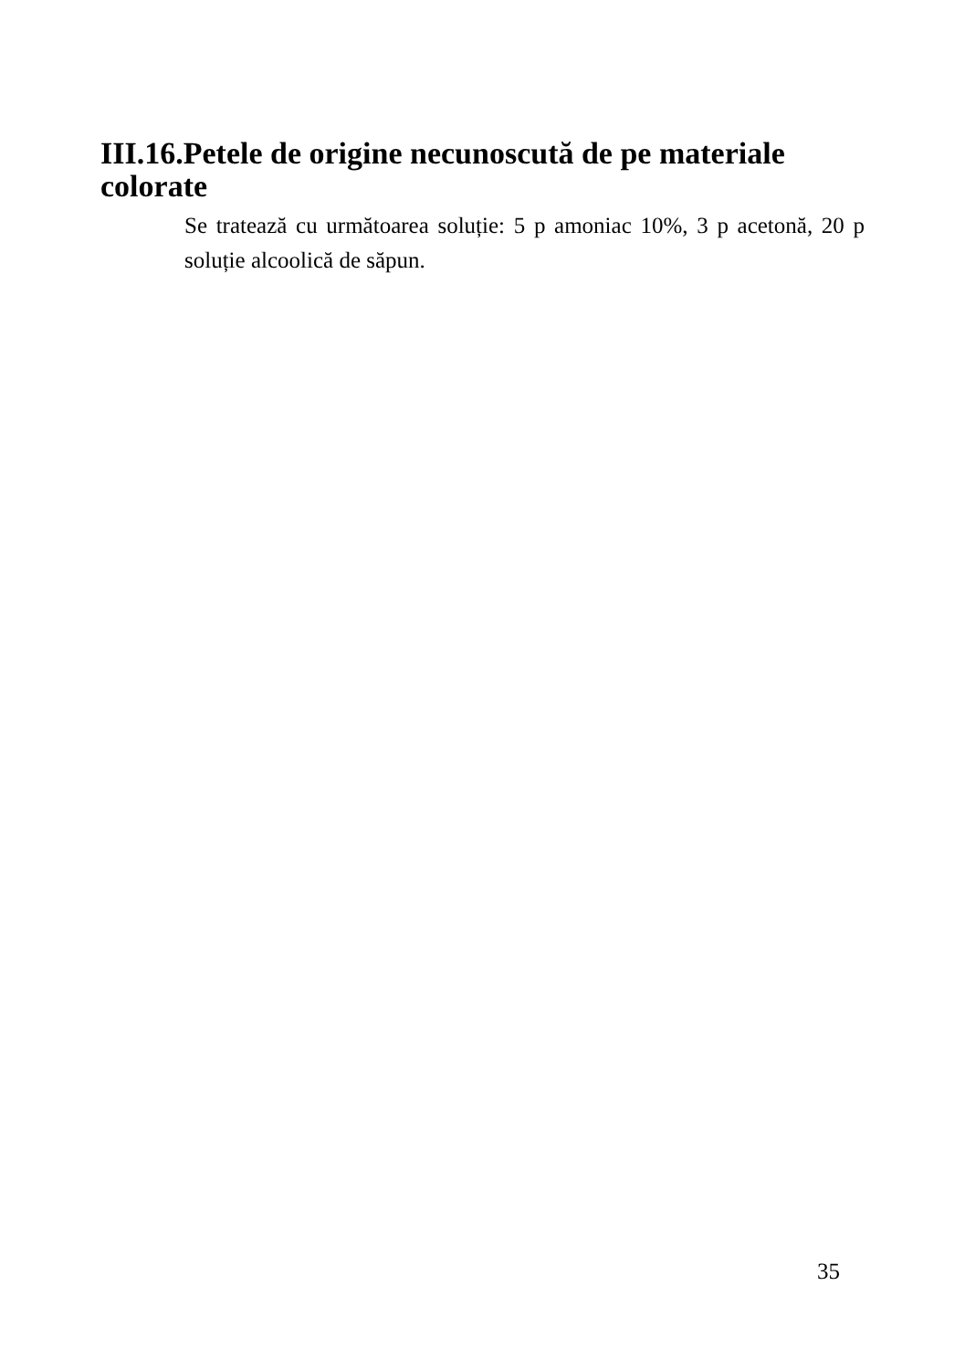III.16.Petele de origine necunoscută de pe materiale colorate
Se tratează cu următoarea soluție: 5 p amoniac 10%, 3 p acetonă, 20 p soluție alcoolică de săpun.
35